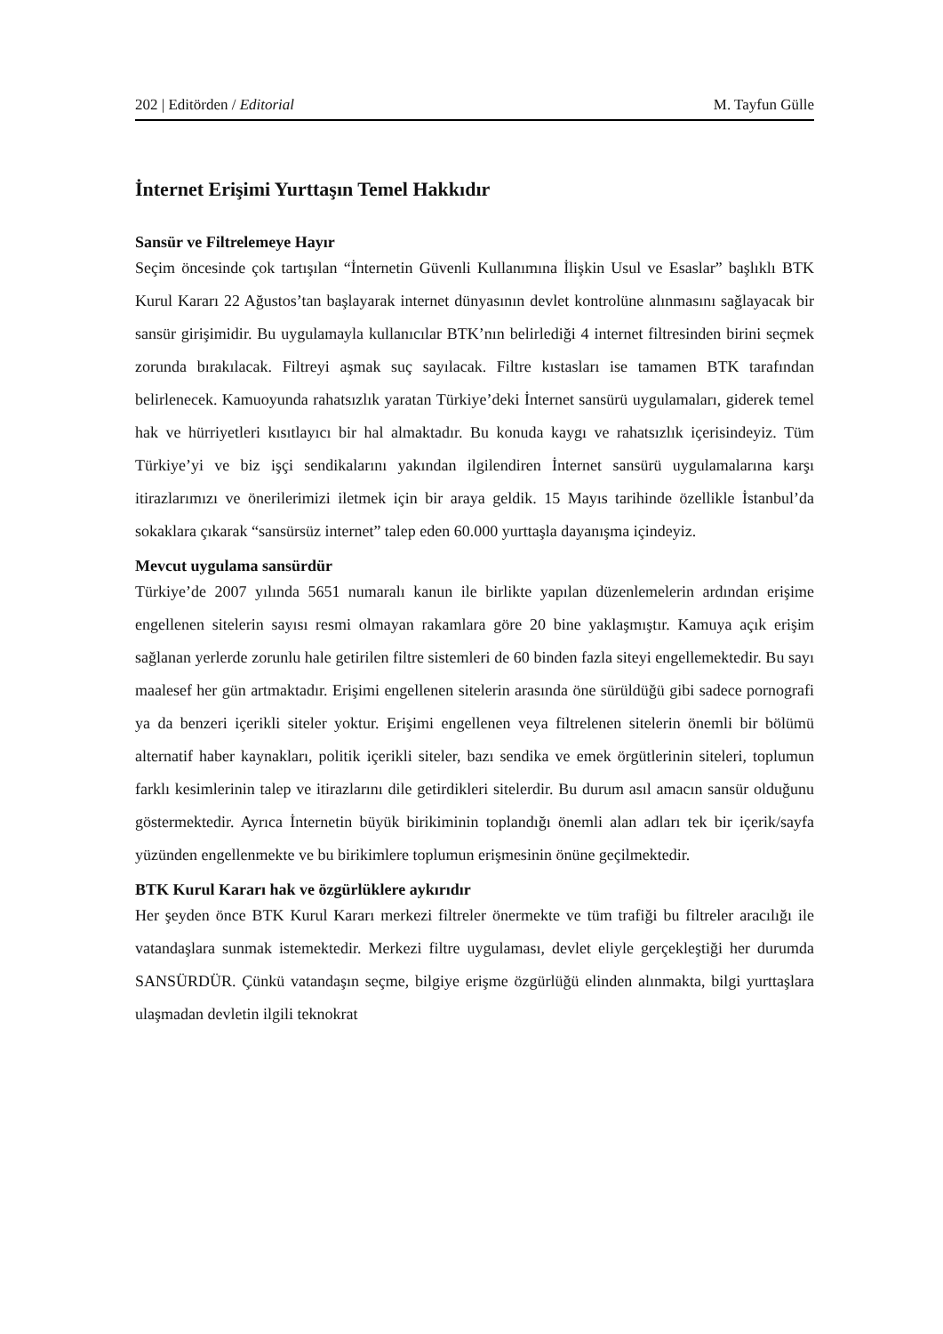202 | Editörden / Editorial M. Tayfun Gülle
İnternet Erişimi Yurttaşın Temel Hakkıdır
Sansür ve Filtrelemeye Hayır
Seçim öncesinde çok tartışılan “İnternetin Güvenli Kullanımına İlişkin Usul ve Esaslar” başlıklı BTK Kurul Kararı 22 Ağustos’tan başlayarak internet dünyasının devlet kontrolüne alınmasını sağlayacak bir sansür girişimidir. Bu uygulamayla kullanıcılar BTK’nın belirlediği 4 internet filtresinden birini seçmek zorunda bırakılacak. Filtreyi aşmak suç sayılacak. Filtre kıstasları ise tamamen BTK tarafından belirlenecek. Kamuoyunda rahatsızlık yaratan Türkiye’deki İnternet sansürü uygulamaları, giderek temel hak ve hürriyetleri kısıtlayıcı bir hal almaktadır. Bu konuda kaygı ve rahatsızlık içerisindeyiz. Tüm Türkiye’yi ve biz işçi sendikalarını yakından ilgilendiren İnternet sansürü uygulamalarına karşı itirazlarımızı ve önerilerimizi iletmek için bir araya geldik. 15 Mayıs tarihinde özellikle İstanbul’da sokaklara çıkarak “sansürsüz internet” talep eden 60.000 yurttaşla dayanışma içindeyiz.
Mevcut uygulama sansürdür
Türkiye’de 2007 yılında 5651 numaralı kanun ile birlikte yapılan düzenlemelerin ardından erişime engellenen sitelerin sayısı resmi olmayan rakamlara göre 20 bine yaklaşmıştır. Kamuya açık erişim sağlanan yerlerde zorunlu hale getirilen filtre sistemleri de 60 binden fazla siteyi engellemektedir. Bu sayı maalesef her gün artmaktadır. Erişimi engellenen sitelerin arasında öne sürüldüğü gibi sadece pornografi ya da benzeri içerikli siteler yoktur. Erişimi engellenen veya filtrelenen sitelerin önemli bir bölümü alternatif haber kaynakları, politik içerikli siteler, bazı sendika ve emek örgütlerinin siteleri, toplumun farklı kesimlerinin talep ve itirazlarını dile getirdikleri sitelerdir. Bu durum asıl amacın sansür olduğunu göstermektedir. Ayrıca İnternetin büyük birikiminin toplandığı önemli alan adları tek bir içerik/sayfa yüzünden engellenmekte ve bu birikimlere toplumun erişmesinin önüne geçilmektedir.
BTK Kurul Kararı hak ve özgürlüklere aykırıdır
Her şeyden önce BTK Kurul Kararı merkezi filtreler önermekte ve tüm trafiği bu filtreler aracılığı ile vatandaşlara sunmak istemektedir. Merkezi filtre uygulaması, devlet eliyle gerçekleştiği her durumda SANSÜRDÜR. Çünkü vatandaşın seçme, bilgiye erişme özgürlüğü elinden alınmakta, bilgi yurttaşlara ulaşmadan devletin ilgili teknokrat